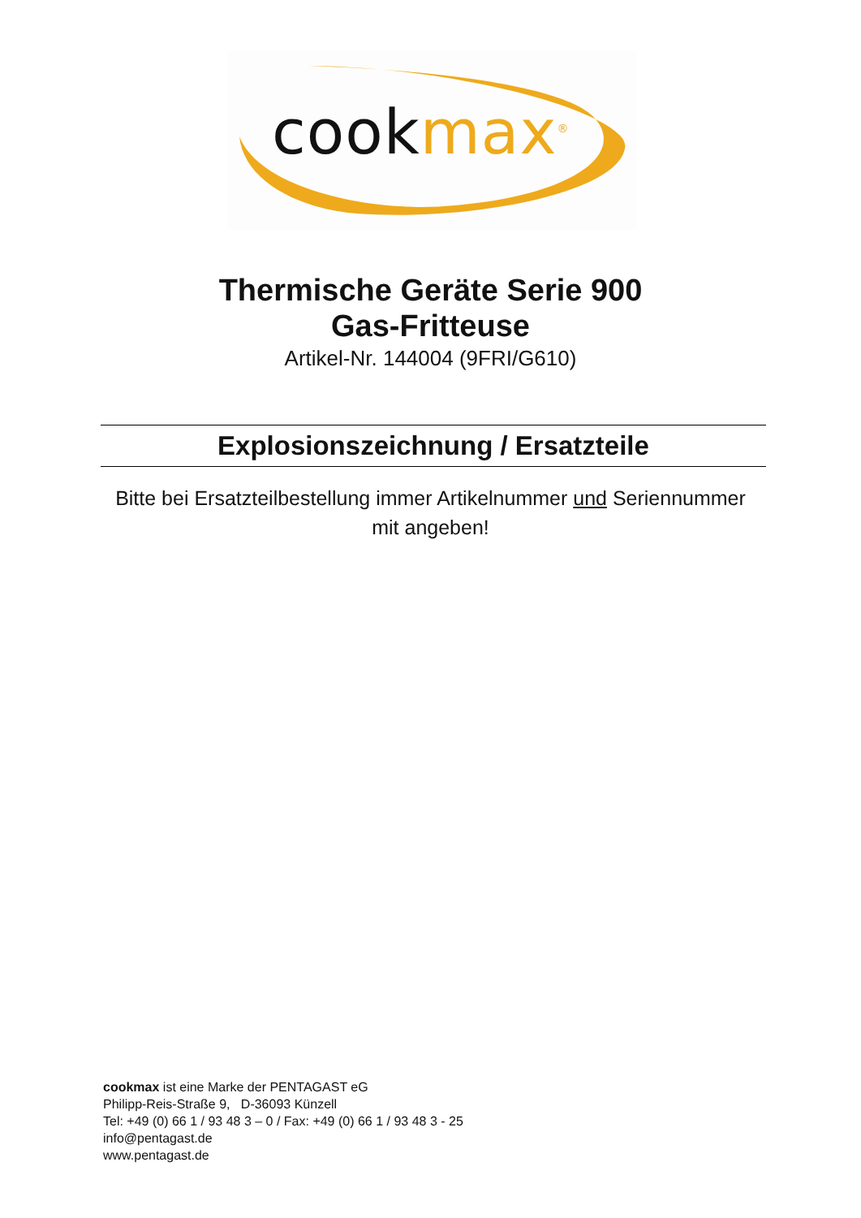cookmax<sup>®</sup>
Thermische Geräte Serie 900
Gas-Fritteuse
Artikel-Nr. 144004 (9FRI/G610)
Explosionszeichnung / Ersatzteile
Bitte bei Ersatzteilbestellung immer Artikelnummer und Seriennummer
mit angeben!
cookmax ist eine Marke der PENTAGAST eG
Philipp-Reis-Straße 9, D-36093 Künzell
Tel: +49 (0) 66 1 / 93 48 3 – 0 / Fax: +49 (0) 66 1 / 93 48 3 - 25
info@pentagast.de
www.pentagast.de